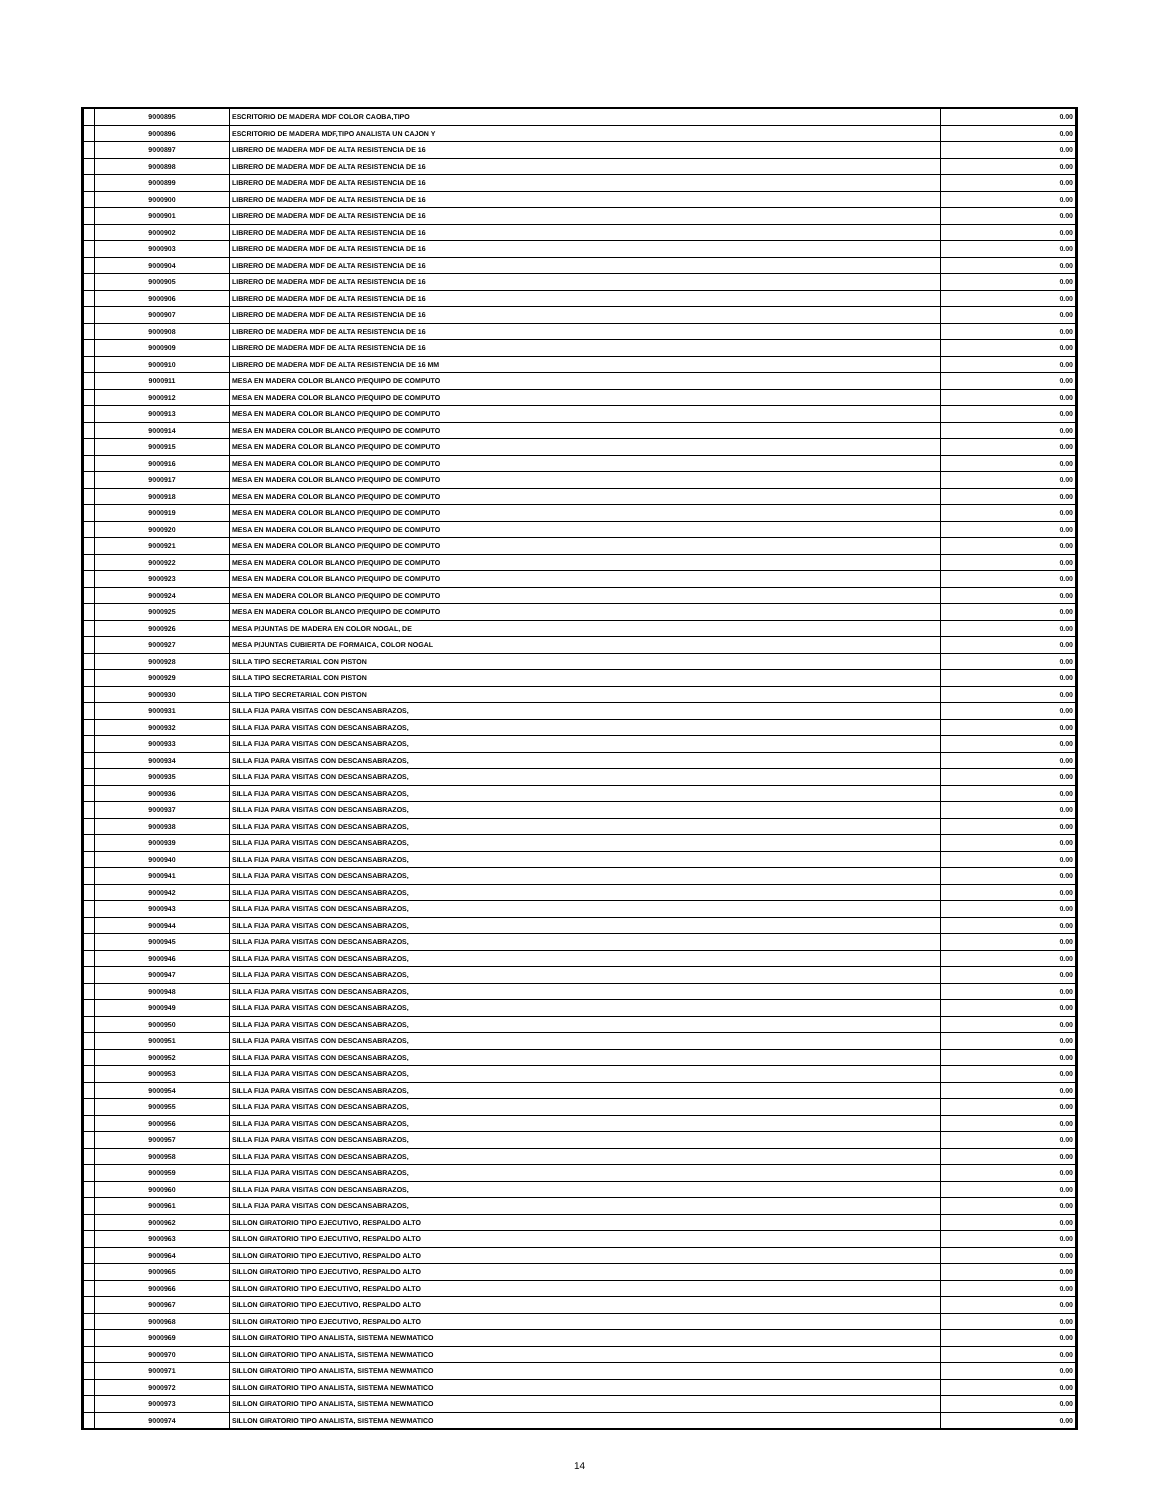| | 9000895 | ESCRITORIO DE MADERA MDF COLOR CAOBA,TIPO | 0.00 |
| | 9000896 | ESCRITORIO DE MADERA MDF,TIPO ANALISTA UN CAJON Y | 0.00 |
| | 9000897 | LIBRERO DE MADERA MDF DE ALTA RESISTENCIA DE 16 | 0.00 |
| | 9000898 | LIBRERO DE MADERA MDF DE ALTA RESISTENCIA DE 16 | 0.00 |
| | 9000899 | LIBRERO DE MADERA MDF DE ALTA RESISTENCIA DE 16 | 0.00 |
| | 9000900 | LIBRERO DE MADERA MDF DE ALTA RESISTENCIA DE 16 | 0.00 |
| | 9000901 | LIBRERO DE MADERA MDF DE ALTA RESISTENCIA DE 16 | 0.00 |
| | 9000902 | LIBRERO DE MADERA MDF DE ALTA RESISTENCIA DE 16 | 0.00 |
| | 9000903 | LIBRERO DE MADERA MDF DE ALTA RESISTENCIA DE 16 | 0.00 |
| | 9000904 | LIBRERO DE MADERA MDF DE ALTA RESISTENCIA DE 16 | 0.00 |
| | 9000905 | LIBRERO DE MADERA MDF DE ALTA RESISTENCIA DE 16 | 0.00 |
| | 9000906 | LIBRERO DE MADERA MDF DE ALTA RESISTENCIA DE 16 | 0.00 |
| | 9000907 | LIBRERO DE MADERA MDF DE ALTA RESISTENCIA DE 16 | 0.00 |
| | 9000908 | LIBRERO DE MADERA MDF DE ALTA RESISTENCIA DE 16 | 0.00 |
| | 9000909 | LIBRERO DE MADERA MDF DE ALTA RESISTENCIA DE 16 | 0.00 |
| | 9000910 | LIBRERO DE MADERA MDF DE ALTA RESISTENCIA DE 16 MM | 0.00 |
| | 9000911 | MESA EN MADERA COLOR BLANCO P/EQUIPO DE COMPUTO | 0.00 |
| | 9000912 | MESA EN MADERA COLOR BLANCO P/EQUIPO DE COMPUTO | 0.00 |
| | 9000913 | MESA EN MADERA COLOR BLANCO P/EQUIPO DE COMPUTO | 0.00 |
| | 9000914 | MESA EN MADERA COLOR BLANCO P/EQUIPO DE COMPUTO | 0.00 |
| | 9000915 | MESA EN MADERA COLOR BLANCO P/EQUIPO DE COMPUTO | 0.00 |
| | 9000916 | MESA EN MADERA COLOR BLANCO P/EQUIPO DE COMPUTO | 0.00 |
| | 9000917 | MESA EN MADERA COLOR BLANCO P/EQUIPO DE COMPUTO | 0.00 |
| | 9000918 | MESA EN MADERA COLOR BLANCO P/EQUIPO DE COMPUTO | 0.00 |
| | 9000919 | MESA EN MADERA COLOR BLANCO P/EQUIPO DE COMPUTO | 0.00 |
| | 9000920 | MESA EN MADERA COLOR BLANCO P/EQUIPO DE COMPUTO | 0.00 |
| | 9000921 | MESA EN MADERA COLOR BLANCO P/EQUIPO DE COMPUTO | 0.00 |
| | 9000922 | MESA EN MADERA COLOR BLANCO P/EQUIPO DE COMPUTO | 0.00 |
| | 9000923 | MESA EN MADERA COLOR BLANCO P/EQUIPO DE COMPUTO | 0.00 |
| | 9000924 | MESA EN MADERA COLOR BLANCO P/EQUIPO DE COMPUTO | 0.00 |
| | 9000925 | MESA EN MADERA COLOR BLANCO P/EQUIPO DE COMPUTO | 0.00 |
| | 9000926 | MESA P/JUNTAS DE MADERA EN COLOR NOGAL, DE | 0.00 |
| | 9000927 | MESA P/JUNTAS CUBIERTA DE FORMAICA, COLOR NOGAL | 0.00 |
| | 9000928 | SILLA TIPO SECRETARIAL CON PISTON | 0.00 |
| | 9000929 | SILLA TIPO SECRETARIAL CON PISTON | 0.00 |
| | 9000930 | SILLA TIPO SECRETARIAL CON PISTON | 0.00 |
| | 9000931 | SILLA FIJA PARA VISITAS CON DESCANSABRAZOS, | 0.00 |
| | 9000932 | SILLA FIJA PARA VISITAS CON DESCANSABRAZOS, | 0.00 |
| | 9000933 | SILLA FIJA PARA VISITAS CON DESCANSABRAZOS, | 0.00 |
| | 9000934 | SILLA FIJA PARA VISITAS CON DESCANSABRAZOS, | 0.00 |
| | 9000935 | SILLA FIJA PARA VISITAS CON DESCANSABRAZOS, | 0.00 |
| | 9000936 | SILLA FIJA PARA VISITAS CON DESCANSABRAZOS, | 0.00 |
| | 9000937 | SILLA FIJA PARA VISITAS CON DESCANSABRAZOS, | 0.00 |
| | 9000938 | SILLA FIJA PARA VISITAS CON DESCANSABRAZOS, | 0.00 |
| | 9000939 | SILLA FIJA PARA VISITAS CON DESCANSABRAZOS, | 0.00 |
| | 9000940 | SILLA FIJA PARA VISITAS CON DESCANSABRAZOS, | 0.00 |
| | 9000941 | SILLA FIJA PARA VISITAS CON DESCANSABRAZOS, | 0.00 |
| | 9000942 | SILLA FIJA PARA VISITAS CON DESCANSABRAZOS, | 0.00 |
| | 9000943 | SILLA FIJA PARA VISITAS CON DESCANSABRAZOS, | 0.00 |
| | 9000944 | SILLA FIJA PARA VISITAS CON DESCANSABRAZOS, | 0.00 |
| | 9000945 | SILLA FIJA PARA VISITAS CON DESCANSABRAZOS, | 0.00 |
| | 9000946 | SILLA FIJA PARA VISITAS CON DESCANSABRAZOS, | 0.00 |
| | 9000947 | SILLA FIJA PARA VISITAS CON DESCANSABRAZOS, | 0.00 |
| | 9000948 | SILLA FIJA PARA VISITAS CON DESCANSABRAZOS, | 0.00 |
| | 9000949 | SILLA FIJA PARA VISITAS CON DESCANSABRAZOS, | 0.00 |
| | 9000950 | SILLA FIJA PARA VISITAS CON DESCANSABRAZOS, | 0.00 |
| | 9000951 | SILLA FIJA PARA VISITAS CON DESCANSABRAZOS, | 0.00 |
| | 9000952 | SILLA FIJA PARA VISITAS CON DESCANSABRAZOS, | 0.00 |
| | 9000953 | SILLA FIJA PARA VISITAS CON DESCANSABRAZOS, | 0.00 |
| | 9000954 | SILLA FIJA PARA VISITAS CON DESCANSABRAZOS, | 0.00 |
| | 9000955 | SILLA FIJA PARA VISITAS CON DESCANSABRAZOS, | 0.00 |
| | 9000956 | SILLA FIJA PARA VISITAS CON DESCANSABRAZOS, | 0.00 |
| | 9000957 | SILLA FIJA PARA VISITAS CON DESCANSABRAZOS, | 0.00 |
| | 9000958 | SILLA FIJA PARA VISITAS CON DESCANSABRAZOS, | 0.00 |
| | 9000959 | SILLA FIJA PARA VISITAS CON DESCANSABRAZOS, | 0.00 |
| | 9000960 | SILLA FIJA PARA VISITAS CON DESCANSABRAZOS, | 0.00 |
| | 9000961 | SILLA FIJA PARA VISITAS CON DESCANSABRAZOS, | 0.00 |
| | 9000962 | SILLON GIRATORIO TIPO EJECUTIVO, RESPALDO ALTO | 0.00 |
| | 9000963 | SILLON GIRATORIO TIPO EJECUTIVO, RESPALDO ALTO | 0.00 |
| | 9000964 | SILLON GIRATORIO TIPO EJECUTIVO, RESPALDO ALTO | 0.00 |
| | 9000965 | SILLON GIRATORIO TIPO EJECUTIVO, RESPALDO ALTO | 0.00 |
| | 9000966 | SILLON GIRATORIO TIPO EJECUTIVO, RESPALDO ALTO | 0.00 |
| | 9000967 | SILLON GIRATORIO TIPO EJECUTIVO, RESPALDO ALTO | 0.00 |
| | 9000968 | SILLON GIRATORIO TIPO EJECUTIVO, RESPALDO ALTO | 0.00 |
| | 9000969 | SILLON GIRATORIO TIPO ANALISTA, SISTEMA NEWMATICO | 0.00 |
| | 9000970 | SILLON GIRATORIO TIPO ANALISTA, SISTEMA NEWMATICO | 0.00 |
| | 9000971 | SILLON GIRATORIO TIPO ANALISTA, SISTEMA NEWMATICO | 0.00 |
| | 9000972 | SILLON GIRATORIO TIPO ANALISTA, SISTEMA NEWMATICO | 0.00 |
| | 9000973 | SILLON GIRATORIO TIPO ANALISTA, SISTEMA NEWMATICO | 0.00 |
| | 9000974 | SILLON GIRATORIO TIPO ANALISTA, SISTEMA NEWMATICO | 0.00 |
14